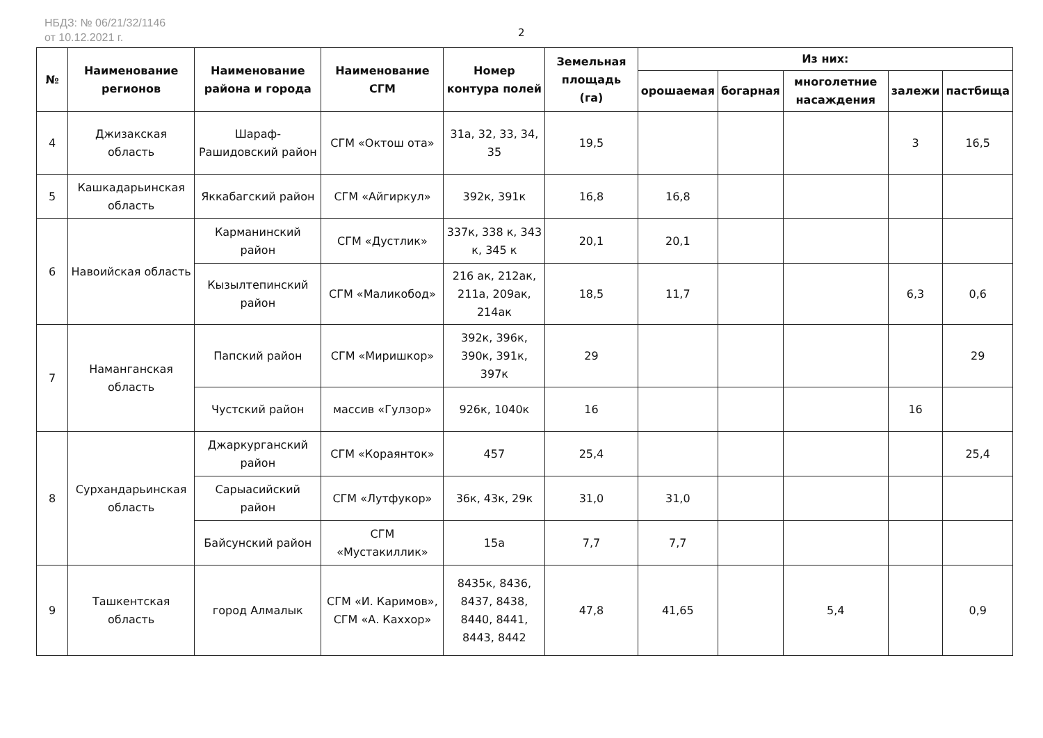НБДЗ: № 06/21/32/1146
от 10.12.2021 г.
2
| № | Наименование регионов | Наименование района и города | Наименование СГМ | Номер контура полей | Земельная площадь (га) | Из них: | | | | |
| --- | --- | --- | --- | --- | --- | --- | --- | --- | --- | --- |
| | | | | | | орошаемая | богарная | многолетние насаждения | залежи | пастбища |
| 4 | Джизакская область | Шараф-Рашидовский район | СГМ «Октош ота» | 31а, 32, 33, 34, 35 | 19,5 | | | | 3 | 16,5 |
| 5 | Кашкадарьинская область | Яккабагский район | СГМ «Айгиркул» | 392к, 391к | 16,8 | 16,8 | | | | |
| 6 | Навоийская область | Карманинский район | СГМ «Дустлик» | 337к, 338 к, 343 к, 345 к | 20,1 | 20,1 | | | | |
| | | Кызылтепинский район | СГМ «Маликобод» | 216 ак, 212ак, 211а, 209ак, 214ак | 18,5 | 11,7 | | | 6,3 | 0,6 |
| 7 | Наманганская область | Папский район | СГМ «Миришкор» | 392к, 396к, 390к, 391к, 397к | 29 | | | | | 29 |
| | | Чустский район | массив «Гулзор» | 926к, 1040к | 16 | | | | 16 | |
| 8 | Сурхандарьинская область | Джаркурганский район | СГМ «Кораянток» | 457 | 25,4 | | | | | 25,4 |
| | | Сарыасийский район | СГМ «Лутфукор» | 36к, 43к, 29к | 31,0 | 31,0 | | | | |
| | | Байсунский район | СГМ «Мустакиллик» | 15а | 7,7 | 7,7 | | | | |
| 9 | Ташкентская область | город Алмалык | СГМ «И. Каримов», СГМ «А. Каххор» | 8435к, 8436, 8437, 8438, 8440, 8441, 8443, 8442 | 47,8 | 41,65 | | 5,4 | | 0,9 |